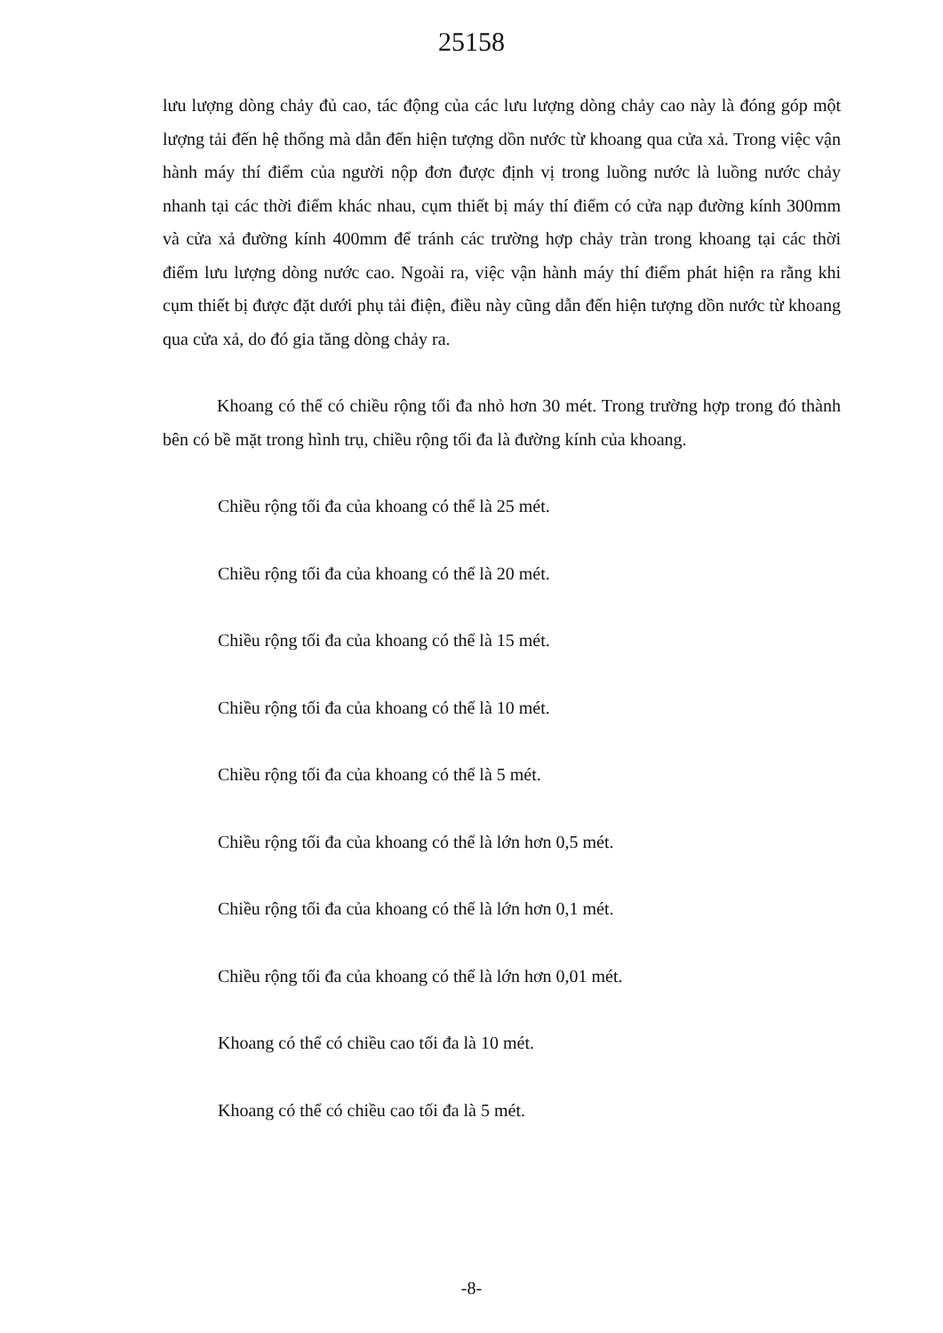25158
lưu lượng dòng chảy đủ cao, tác động của các lưu lượng dòng chảy cao này là đóng góp một lượng tải đến hệ thống mà dẫn đến hiện tượng dồn nước từ khoang qua cửa xả. Trong việc vận hành máy thí điểm của người nộp đơn được định vị trong luồng nước là luồng nước chảy nhanh tại các thời điểm khác nhau, cụm thiết bị máy thí điểm có cửa nạp đường kính 300mm và cửa xả đường kính 400mm để tránh các trường hợp chảy tràn trong khoang tại các thời điểm lưu lượng dòng nước cao. Ngoài ra, việc vận hành máy thí điểm phát hiện ra rằng khi cụm thiết bị được đặt dưới phụ tải điện, điều này cũng dẫn đến hiện tượng dồn nước từ khoang qua cửa xả, do đó gia tăng dòng chảy ra.
Khoang có thể có chiều rộng tối đa nhỏ hơn 30 mét. Trong trường hợp trong đó thành bên có bề mặt trong hình trụ, chiều rộng tối đa là đường kính của khoang.
Chiều rộng tối đa của khoang có thể là 25 mét.
Chiều rộng tối đa của khoang có thể là 20 mét.
Chiều rộng tối đa của khoang có thể là 15 mét.
Chiều rộng tối đa của khoang có thể là 10 mét.
Chiều rộng tối đa của khoang có thể là 5 mét.
Chiều rộng tối đa của khoang có thể là lớn hơn 0,5 mét.
Chiều rộng tối đa của khoang có thể là lớn hơn 0,1 mét.
Chiều rộng tối đa của khoang có thể là lớn hơn 0,01 mét.
Khoang có thể có chiều cao tối đa là 10 mét.
Khoang có thể có chiều cao tối đa là 5 mét.
-8-